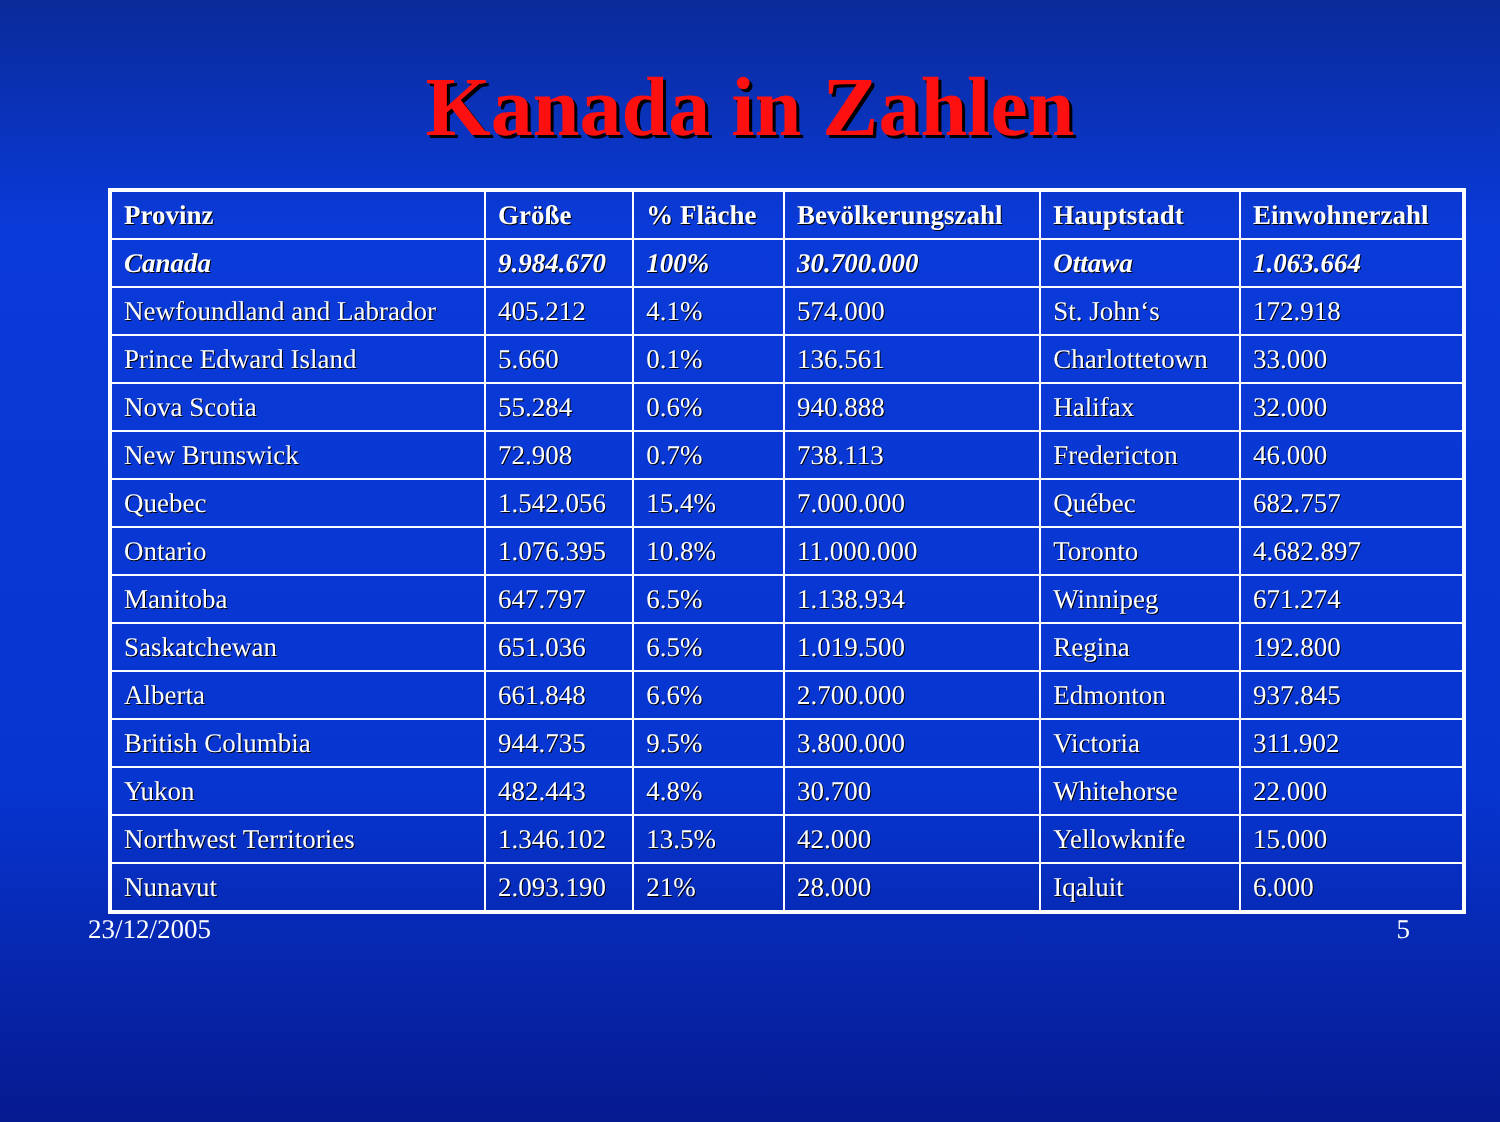Kanada in Zahlen
| Provinz | Größe | % Fläche | Bevölkerungszahl | Hauptstadt | Einwohnerzahl |
| --- | --- | --- | --- | --- | --- |
| Canada | 9.984.670 | 100% | 30.700.000 | Ottawa | 1.063.664 |
| Newfoundland and Labrador | 405.212 | 4.1% | 574.000 | St. John‘s | 172.918 |
| Prince Edward Island | 5.660 | 0.1% | 136.561 | Charlottetown | 33.000 |
| Nova Scotia | 55.284 | 0.6% | 940.888 | Halifax | 32.000 |
| New Brunswick | 72.908 | 0.7% | 738.113 | Fredericton | 46.000 |
| Quebec | 1.542.056 | 15.4% | 7.000.000 | Québec | 682.757 |
| Ontario | 1.076.395 | 10.8% | 11.000.000 | Toronto | 4.682.897 |
| Manitoba | 647.797 | 6.5% | 1.138.934 | Winnipeg | 671.274 |
| Saskatchewan | 651.036 | 6.5% | 1.019.500 | Regina | 192.800 |
| Alberta | 661.848 | 6.6% | 2.700.000 | Edmonton | 937.845 |
| British Columbia | 944.735 | 9.5% | 3.800.000 | Victoria | 311.902 |
| Yukon | 482.443 | 4.8% | 30.700 | Whitehorse | 22.000 |
| Northwest Territories | 1.346.102 | 13.5% | 42.000 | Yellowknife | 15.000 |
| Nunavut | 2.093.190 | 21% | 28.000 | Iqaluit | 6.000 |
23/12/2005 5